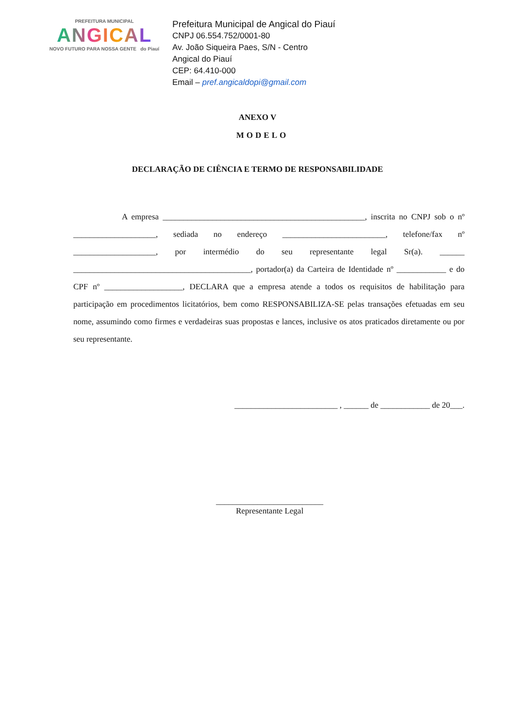PREFEITURA MUNICIPAL
ANGICAL
NOVO FUTURO PARA NOSSA GENTE do Piauí
Prefeitura Municipal de Angical do Piauí
CNPJ 06.554.752/0001-80
Av. João Siqueira Paes, S/N - Centro
Angical do Piauí
CEP: 64.410-000
Email – pref.angicaldopi@gmail.com
ANEXO V
MODELO
DECLARAÇÃO DE CIÊNCIA E TERMO DE RESPONSABILIDADE
A empresa _________________________________________________, inscrita no CNPJ sob o nº ____________________, sediada no endereço _________________________, telefone/fax nº ____________________, por intermédio do seu representante legal Sr(a). ______ ___________________________________________, portador(a) da Carteira de Identidade nº ____________ e do CPF nº ___________________, DECLARA que a empresa atende a todos os requisitos de habilitação para participação em procedimentos licitatórios, bem como RESPONSABILIZA-SE pelas transações efetuadas em seu nome, assumindo como firmes e verdadeiras suas propostas e lances, inclusive os atos praticados diretamente ou por seu representante.
_________________________ , ______ de ____________ de 20___.
__________________________
Representante Legal